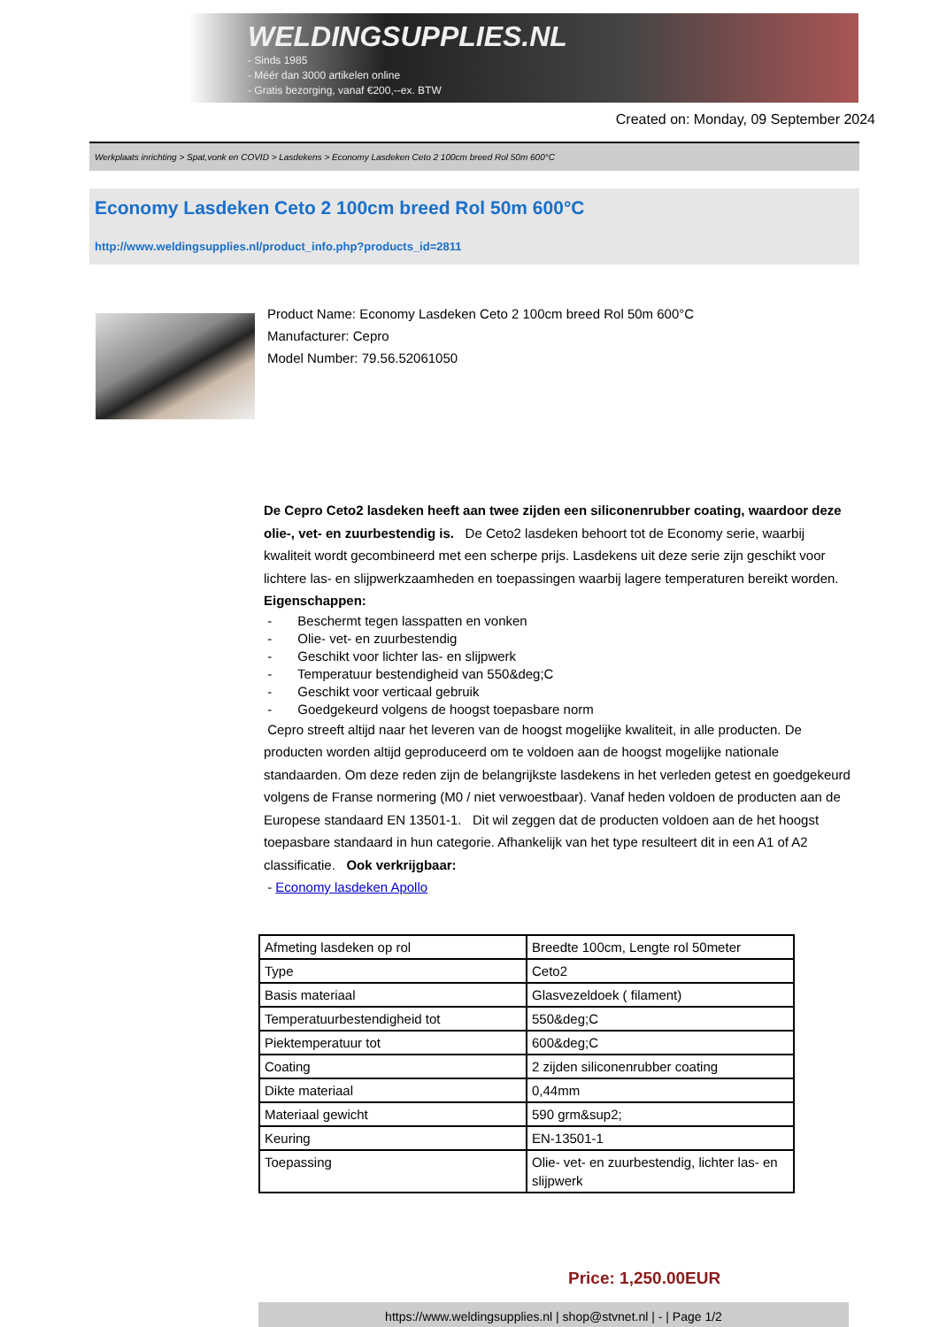WELDINGSUPPLIES.NL
- Sinds 1985
- Méér dan 3000 artikelen online
- Gratis bezorging, vanaf €200,--ex. BTW
Created on: Monday, 09 September 2024
Werkplaats inrichting > Spat,vonk en COVID > Lasdekens > Economy Lasdeken Ceto 2 100cm breed Rol 50m 600°C
Economy Lasdeken Ceto 2 100cm breed Rol 50m 600°C
http://www.weldingsupplies.nl/product_info.php?products_id=2811
Product Name: Economy Lasdeken Ceto 2 100cm breed Rol 50m 600°C
Manufacturer: Cepro
Model Number: 79.56.52061050
De Cepro Ceto2 lasdeken heeft aan twee zijden een siliconenrubber coating, waardoor deze olie-, vet- en zuurbestendig is. De Ceto2 lasdeken behoort tot de Economy serie, waarbij kwaliteit wordt gecombineerd met een scherpe prijs. Lasdekens uit deze serie zijn geschikt voor lichtere las- en slijpwerkzaamheden en toepassingen waarbij lagere temperaturen bereikt worden. Eigenschappen:
- Beschermt tegen lasspatten en vonken
- Olie- vet- en zuurbestendig
- Geschikt voor lichter las- en slijpwerk
- Temperatuur bestendigheid van 550&deg;C
- Geschikt voor verticaal gebruik
- Goedgekeurd volgens de hoogst toepasbare norm
Cepro streeft altijd naar het leveren van de hoogst mogelijke kwaliteit, in alle producten. De producten worden altijd geproduceerd om te voldoen aan de hoogst mogelijke nationale standaarden. Om deze reden zijn de belangrijkste lasdekens in het verleden getest en goedgekeurd volgens de Franse normering (M0 / niet verwoestbaar). Vanaf heden voldoen de producten aan de Europese standaard EN 13501-1. Dit wil zeggen dat de producten voldoen aan de het hoogst toepasbare standaard in hun categorie. Afhankelijk van het type resulteert dit in een A1 of A2 classificatie. Ook verkrijgbaar:
- Economy lasdeken Apollo
| Afmeting lasdeken op rol | Breedte 100cm, Lengte rol 50meter |
| Type | Ceto2 |
| Basis materiaal | Glasvezeldoek ( filament) |
| Temperatuurbestendigheid tot | 550&deg;C |
| Piektemperatuur tot | 600&deg;C |
| Coating | 2 zijden siliconenrubber coating |
| Dikte materiaal | 0,44mm |
| Materiaal gewicht | 590 grm&sup2; |
| Keuring | EN-13501-1 |
| Toepassing | Olie- vet- en zuurbestendig, lichter las- en slijpwerk |
Price: 1,250.00EUR
https://www.weldingsupplies.nl | shop@stvnet.nl | - | Page 1/2